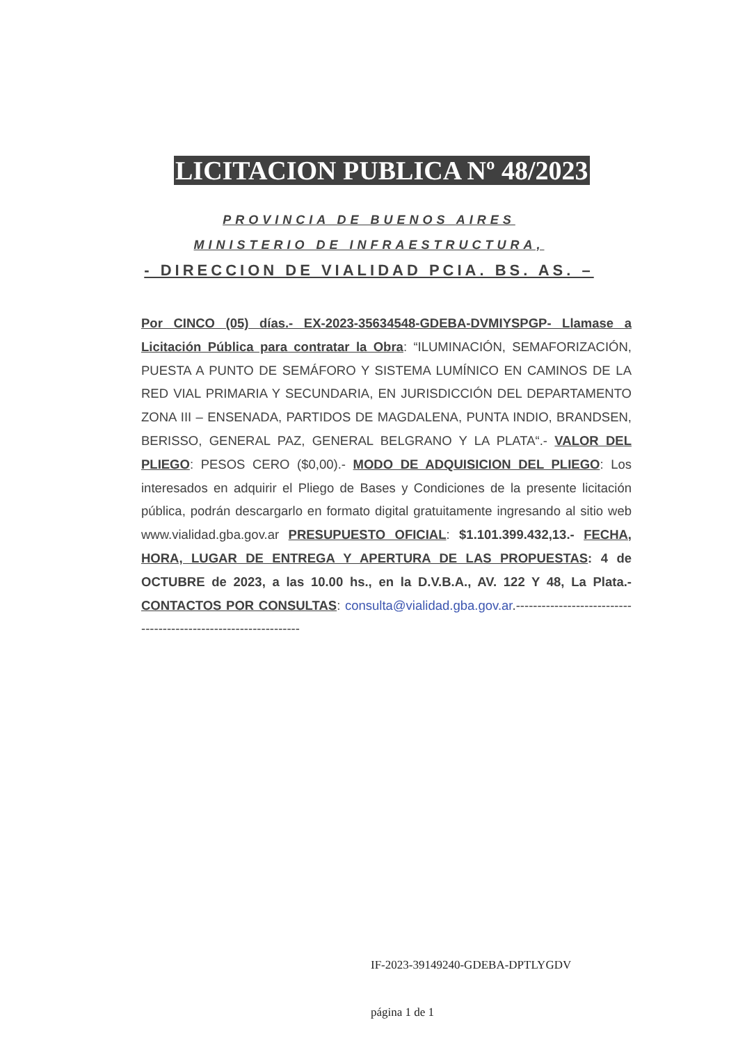LICITACION PUBLICA Nº 48/2023
PROVINCIA DE BUENOS AIRES
MINISTERIO DE INFRAESTRUCTURA,
- DIRECCION DE VIALIDAD PCIA. BS. AS. –
Por CINCO (05) días.- EX-2023-35634548-GDEBA-DVMIYSPGP- Llamase a Licitación Pública para contratar la Obra: “ILUMINACIÓN, SEMAFORIZACIÓN, PUESTA A PUNTO DE SEMÁFORO Y SISTEMA LUMÍNICO EN CAMINOS DE LA RED VIAL PRIMARIA Y SECUNDARIA, EN JURISDICCIÓN DEL DEPARTAMENTO ZONA III – ENSENADA, PARTIDOS DE MAGDALENA, PUNTA INDIO, BRANDSEN, BERISSO, GENERAL PAZ, GENERAL BELGRANO Y LA PLATA“.- VALOR DEL PLIEGO: PESOS CERO ($0,00).- MODO DE ADQUISICION DEL PLIEGO: Los interesados en adquirir el Pliego de Bases y Condiciones de la presente licitación pública, podrán descargarlo en formato digital gratuitamente ingresando al sitio web www.vialidad.gba.gov.ar PRESUPUESTO OFICIAL: $1.101.399.432,13.- FECHA, HORA, LUGAR DE ENTREGA Y APERTURA DE LAS PROPUESTAS: 4 de OCTUBRE de 2023, a las 10.00 hs., en la D.V.B.A., AV. 122 Y 48, La Plata.- CONTACTOS POR CONSULTAS: consulta@vialidad.gba.gov.ar.----------------------------------------------------------------
IF-2023-39149240-GDEBA-DPTLYGDV
página 1 de 1